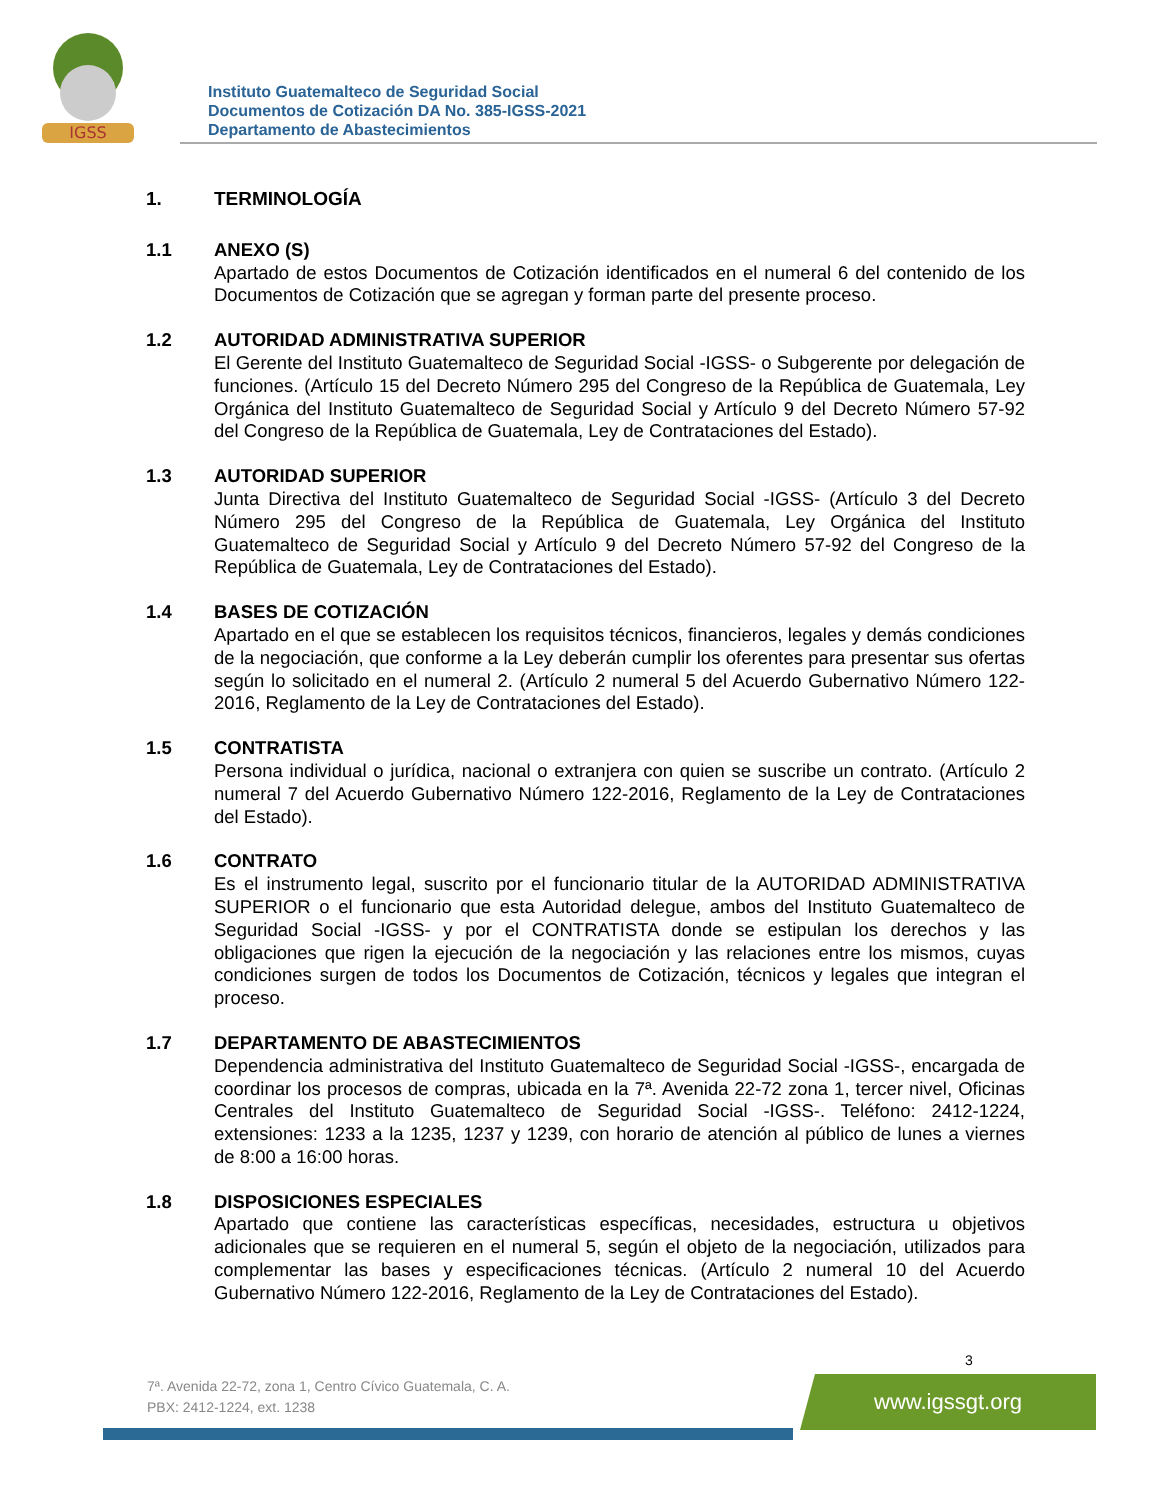IGSS
Instituto Guatemalteco de Seguridad Social
Documentos de Cotización DA No. 385-IGSS-2021
Departamento de Abastecimientos
1. TERMINOLOGÍA
1.1 ANEXO (S)
Apartado de estos Documentos de Cotización identificados en el numeral 6 del contenido de los Documentos de Cotización que se agregan y forman parte del presente proceso.
1.2 AUTORIDAD ADMINISTRATIVA SUPERIOR
El Gerente del Instituto Guatemalteco de Seguridad Social -IGSS- o Subgerente por delegación de funciones. (Artículo 15 del Decreto Número 295 del Congreso de la República de Guatemala, Ley Orgánica del Instituto Guatemalteco de Seguridad Social y Artículo 9 del Decreto Número 57-92 del Congreso de la República de Guatemala, Ley de Contrataciones del Estado).
1.3 AUTORIDAD SUPERIOR
Junta Directiva del Instituto Guatemalteco de Seguridad Social -IGSS- (Artículo 3 del Decreto Número 295 del Congreso de la República de Guatemala, Ley Orgánica del Instituto Guatemalteco de Seguridad Social y Artículo 9 del Decreto Número 57-92 del Congreso de la República de Guatemala, Ley de Contrataciones del Estado).
1.4 BASES DE COTIZACIÓN
Apartado en el que se establecen los requisitos técnicos, financieros, legales y demás condiciones de la negociación, que conforme a la Ley deberán cumplir los oferentes para presentar sus ofertas según lo solicitado en el numeral 2. (Artículo 2 numeral 5 del Acuerdo Gubernativo Número 122-2016, Reglamento de la Ley de Contrataciones del Estado).
1.5 CONTRATISTA
Persona individual o jurídica, nacional o extranjera con quien se suscribe un contrato. (Artículo 2 numeral 7 del Acuerdo Gubernativo Número 122-2016, Reglamento de la Ley de Contrataciones del Estado).
1.6 CONTRATO
Es el instrumento legal, suscrito por el funcionario titular de la AUTORIDAD ADMINISTRATIVA SUPERIOR o el funcionario que esta Autoridad delegue, ambos del Instituto Guatemalteco de Seguridad Social -IGSS- y por el CONTRATISTA donde se estipulan los derechos y las obligaciones que rigen la ejecución de la negociación y las relaciones entre los mismos, cuyas condiciones surgen de todos los Documentos de Cotización, técnicos y legales que integran el proceso.
1.7 DEPARTAMENTO DE ABASTECIMIENTOS
Dependencia administrativa del Instituto Guatemalteco de Seguridad Social -IGSS-, encargada de coordinar los procesos de compras, ubicada en la 7ª. Avenida 22-72 zona 1, tercer nivel, Oficinas Centrales del Instituto Guatemalteco de Seguridad Social -IGSS-. Teléfono: 2412-1224, extensiones: 1233 a la 1235, 1237 y 1239, con horario de atención al público de lunes a viernes de 8:00 a 16:00 horas.
1.8 DISPOSICIONES ESPECIALES
Apartado que contiene las características específicas, necesidades, estructura u objetivos adicionales que se requieren en el numeral 5, según el objeto de la negociación, utilizados para complementar las bases y especificaciones técnicas. (Artículo 2 numeral 10 del Acuerdo Gubernativo Número 122-2016, Reglamento de la Ley de Contrataciones del Estado).
3
7ª. Avenida 22-72, zona 1, Centro Cívico Guatemala, C. A.
PBX: 2412-1224, ext. 1238
www.igssgt.org